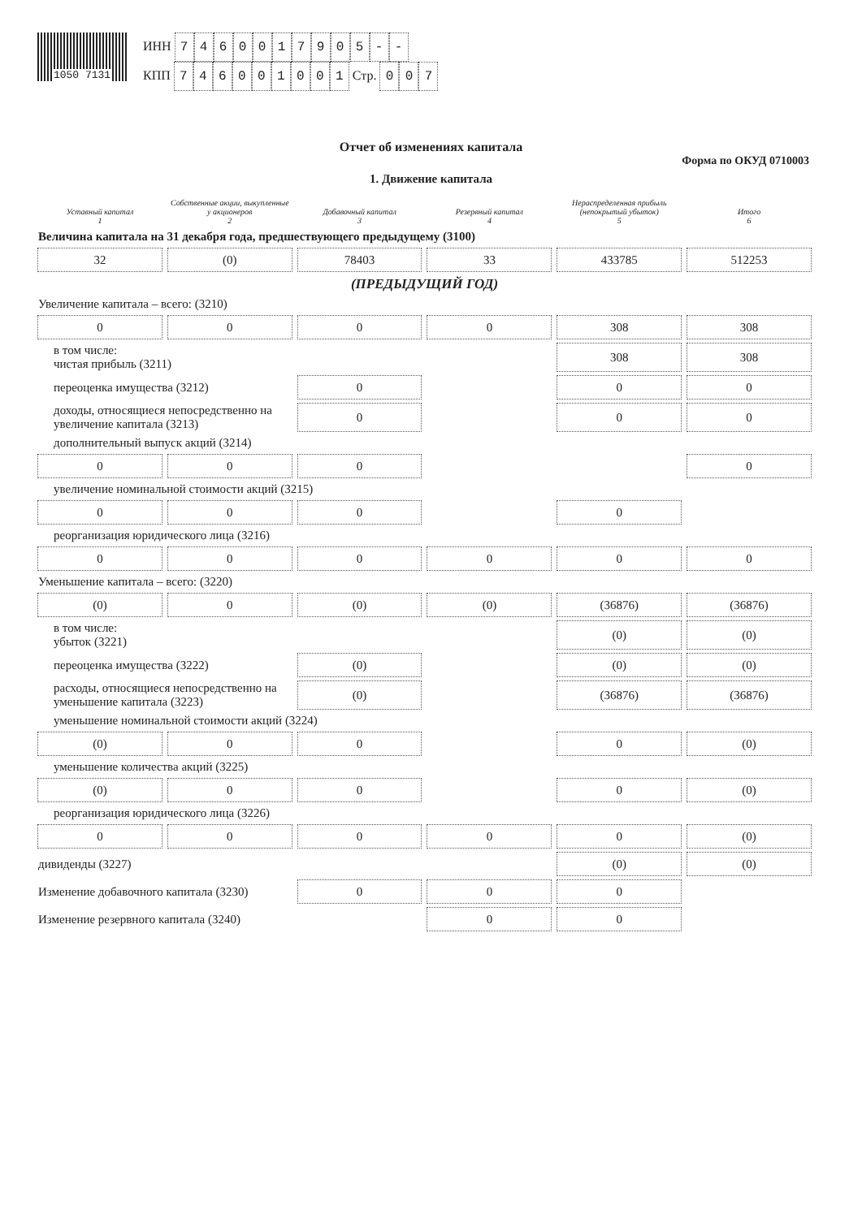1050 7131
ИНН 7460017905 - -
КПП 746001001 Стр. 0 0 7
Отчет об изменениях капитала
Форма по ОКУД 0710003
1. Движение капитала
| Уставный капитал 1 | Собственные акции, выкупленные у акционеров 2 | Добавочный капитал 3 | Резервный капитал 4 | Нераспределенная прибыль (непокрытый убыток) 5 | Итого 6 |
| --- | --- | --- | --- | --- | --- |
| Величина капитала на 31 декабря года, предшествующего предыдущему (3100) | | | | | |
| 32 | (0) | 78403 | 33 | 433785 | 512253 |
| (ПРЕДЫДУЩИЙ ГОД) | | | | | |
| Увеличение капитала – всего: (3210) | | | | | |
| 0 | 0 | 0 | 0 | 308 | 308 |
| в том числе: чистая прибыль (3211) | | | | 308 | 308 |
| переоценка имущества (3212) | | 0 | | 0 | 0 |
| доходы, относящиеся непосредственно на увеличение капитала (3213) | | 0 | | 0 | 0 |
| дополнительный выпуск акций (3214) | | | | | |
| 0 | 0 | 0 | | | 0 |
| увеличение номинальной стоимости акций (3215) | | | | | |
| 0 | 0 | 0 | | 0 | |
| реорганизация юридического лица (3216) | | | | | |
| 0 | 0 | 0 | 0 | 0 | 0 |
| Уменьшение капитала – всего: (3220) | | | | | |
| (0) | 0 | (0) | (0) | (36876) | (36876) |
| в том числе: убыток (3221) | | | | (0) | (0) |
| переоценка имущества (3222) | | (0) | | (0) | (0) |
| расходы, относящиеся непосредственно на уменьшение капитала (3223) | | (0) | | (36876) | (36876) |
| уменьшение номинальной стоимости акций (3224) | | | | | |
| (0) | 0 | 0 | | 0 | (0) |
| уменьшение количества акций (3225) | | | | | |
| (0) | 0 | 0 | | 0 | (0) |
| реорганизация юридического лица (3226) | | | | | |
| 0 | 0 | 0 | 0 | 0 | (0) |
| дивиденды (3227) | | | | (0) | (0) |
| Изменение добавочного капитала (3230) | | 0 | 0 | 0 | |
| Изменение резервного капитала (3240) | | | 0 | 0 | |